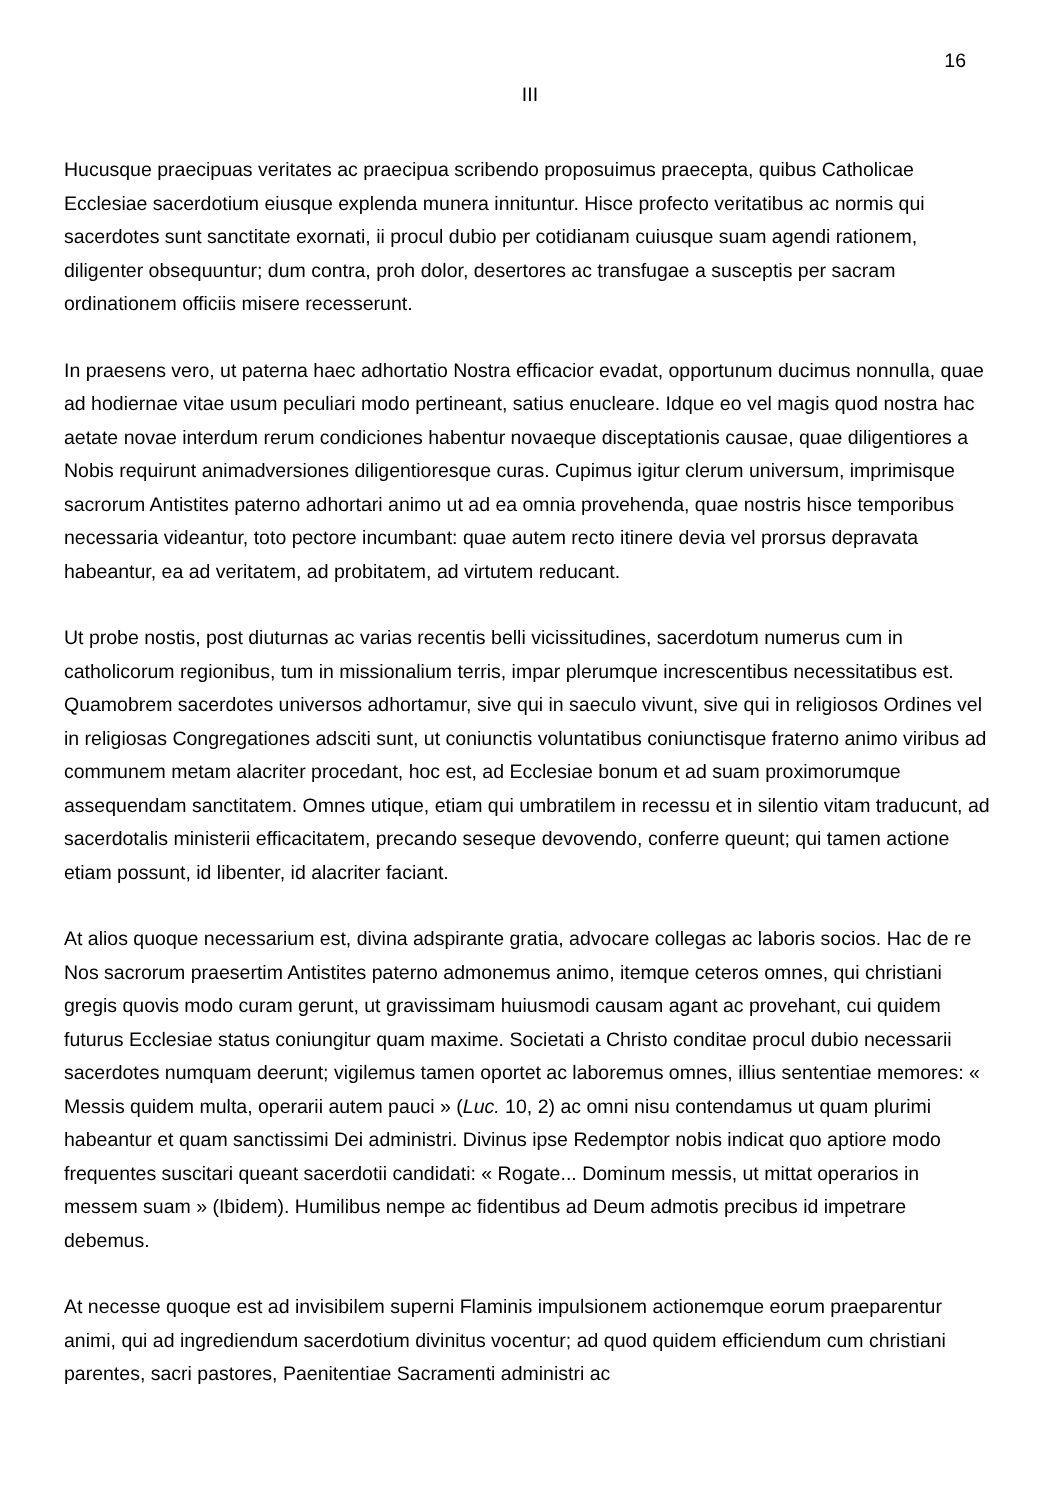16
III
Hucusque praecipuas veritates ac praecipua scribendo proposuimus praecepta, quibus Catholicae Ecclesiae sacerdotium eiusque explenda munera innituntur. Hisce profecto veritatibus ac normis qui sacerdotes sunt sanctitate exornati, ii procul dubio per cotidianam cuiusque suam agendi rationem, diligenter obsequuntur; dum contra, proh dolor, desertores ac transfugae a susceptis per sacram ordinationem officiis misere recesserunt.
In praesens vero, ut paterna haec adhortatio Nostra efficacior evadat, opportunum ducimus nonnulla, quae ad hodiernae vitae usum peculiari modo pertineant, satius enucleare. Idque eo vel magis quod nostra hac aetate novae interdum rerum condiciones habentur novaeque disceptationis causae, quae diligentiores a Nobis requirunt animadversiones diligentioresque curas. Cupimus igitur clerum universum, imprimisque sacrorum Antistites paterno adhortari animo ut ad ea omnia provehenda, quae nostris hisce temporibus necessaria videantur, toto pectore incumbant: quae autem recto itinere devia vel prorsus depravata habeantur, ea ad veritatem, ad probitatem, ad virtutem reducant.
Ut probe nostis, post diuturnas ac varias recentis belli vicissitudines, sacerdotum numerus cum in catholicorum regionibus, tum in missionalium terris, impar plerumque increscentibus necessitatibus est. Quamobrem sacerdotes universos adhortamur, sive qui in saeculo vivunt, sive qui in religiosos Ordines vel in religiosas Congregationes adsciti sunt, ut coniunctis voluntatibus coniunctisque fraterno animo viribus ad communem metam alacriter procedant, hoc est, ad Ecclesiae bonum et ad suam proximorumque assequendam sanctitatem. Omnes utique, etiam qui umbratilem in recessu et in silentio vitam traducunt, ad sacerdotalis ministerii efficacitatem, precando seseque devovendo, conferre queunt; qui tamen actione etiam possunt, id libenter, id alacriter faciant.
At alios quoque necessarium est, divina adspirante gratia, advocare collegas ac laboris socios. Hac de re Nos sacrorum praesertim Antistites paterno admonemus animo, itemque ceteros omnes, qui christiani gregis quovis modo curam gerunt, ut gravissimam huiusmodi causam agant ac provehant, cui quidem futurus Ecclesiae status coniungitur quam maxime. Societati a Christo conditae procul dubio necessarii sacerdotes numquam deerunt; vigilemus tamen oportet ac laboremus omnes, illius sententiae memores: « Messis quidem multa, operarii autem pauci » (Luc. 10, 2) ac omni nisu contendamus ut quam plurimi habeantur et quam sanctissimi Dei administri. Divinus ipse Redemptor nobis indicat quo aptiore modo frequentes suscitari queant sacerdotii candidati: « Rogate... Dominum messis, ut mittat operarios in messem suam » (Ibidem). Humilibus nempe ac fidentibus ad Deum admotis precibus id impetrare debemus.
At necesse quoque est ad invisibilem superni Flaminis impulsionem actionemque eorum praeparentur animi, qui ad ingrediendum sacerdotium divinitus vocentur; ad quod quidem efficiendum cum christiani parentes, sacri pastores, Paenitentiae Sacramenti administri ac